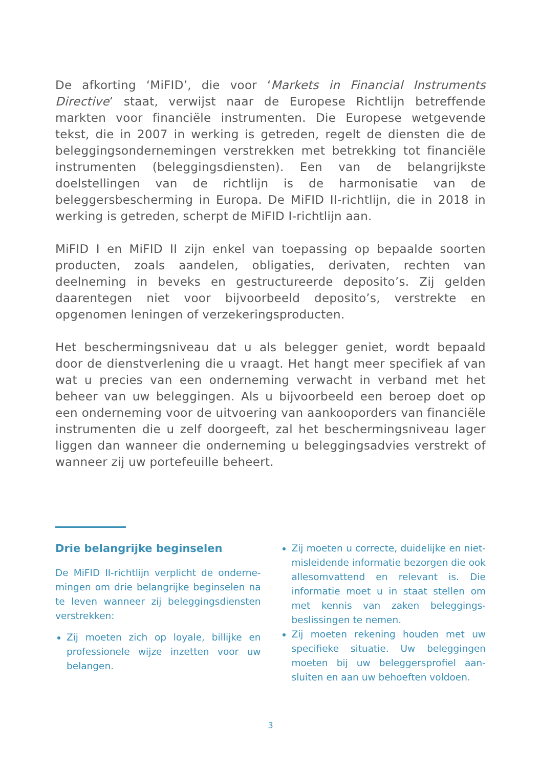De afkorting ‘MiFID’, die voor ‘Markets in Financial Instruments Directive’ staat, verwijst naar de Europese Richtlijn betreffende markten voor financiële instrumenten. Die Europese wetgevende tekst, die in 2007 in werking is getreden, regelt de diensten die de beleggingsondernemingen verstrekken met betrekking tot financiële instrumenten (beleggingsdiensten). Een van de belang­rijkste doelstellingen van de richtlijn is de harmonisatie van de beleggersbescherming in Europa. De MiFID II-richtlijn, die in 2018 in werking is getreden, scherpt de MiFID I-richtlijn aan.
MiFID I en MiFID II zijn enkel van toepassing op bepaalde soorten producten, zoals aandelen, obligaties, derivaten, rechten van deelneming in beveks en gestructureerde deposito’s. Zij gelden daarentegen niet voor bijvoorbeeld deposito’s, verstrekte en opgenomen leningen of verzekeringsproducten.
Het beschermingsniveau dat u als belegger geniet, wordt bepaald door de dienstverlening die u vraagt. Het hangt meer specifiek af van wat u precies van een onderneming verwacht in verband met het beheer van uw beleggingen. Als u bijvoorbeeld een beroep doet op een onderneming voor de uitvoering van aankooporders van financiële instrumenten die u zelf doorgeeft, zal het bescher­mingsniveau lager liggen dan wanneer die onderneming u beleg­gingsadvies verstrekt of wanneer zij uw portefeuille beheert.
Drie belangrijke beginselen
De MiFID II-richtlijn verplicht de onderne­mingen om drie belangrijke beginselen na te leven wanneer zij beleggings­diensten verstrekken:
Zij moeten zich op loyale, billijke en professionele wijze inzetten voor uw belangen.
Zij moeten u correcte, duidelijke en niet-misleidende informatie bezorgen die ook allesomvattend en relevant is. Die informatie moet u in staat stellen om met kennis van zaken beleggings­beslissingen te nemen.
Zij moeten rekening houden met uw specifieke situatie. Uw beleggingen moeten bij uw beleggersprofiel aan­sluiten en aan uw behoeften voldoen.
3